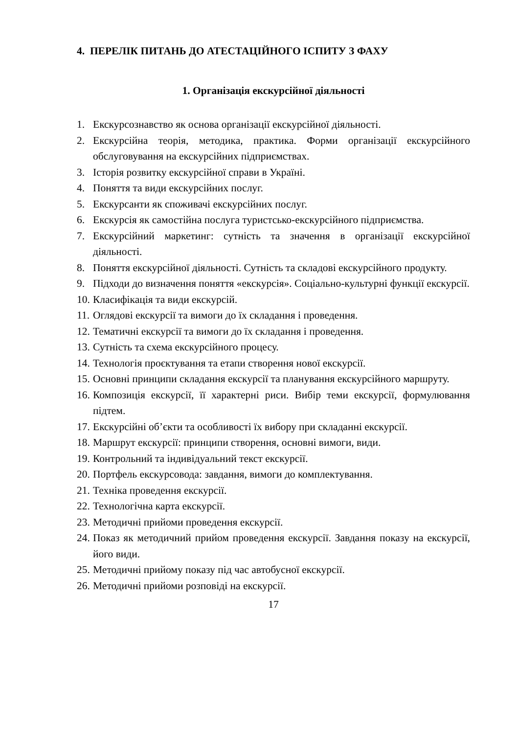4. ПЕРЕЛІК ПИТАНЬ ДО АТЕСТАЦІЙНОГО ІСПИТУ З ФАХУ
1. Організація екскурсійної діяльності
1. Екскурсознавство як основа організації екскурсійної діяльності.
2. Екскурсійна теорія, методика, практика. Форми організації екскурсійного обслуговування на екскурсійних підприємствах.
3. Історія розвитку екскурсійної справи в Україні.
4. Поняття та види екскурсійних послуг.
5. Екскурсанти як споживачі екскурсійних послуг.
6. Екскурсія як самостійна послуга туристсько-екскурсійного підприємства.
7. Екскурсійний маркетинг: сутність та значення в організації екскурсійної діяльності.
8. Поняття екскурсійної діяльності. Сутність та складові екскурсійного продукту.
9. Підходи до визначення поняття «екскурсія». Соціально-культурні функції екскурсії.
10. Класифікація та види екскурсій.
11. Оглядові екскурсії та вимоги до їх складання і проведення.
12. Тематичні екскурсії та вимоги до їх складання і проведення.
13. Сутність та схема екскурсійного процесу.
14. Технологія проєктування та етапи створення нової екскурсії.
15. Основні принципи складання екскурсії та планування екскурсійного маршруту.
16. Композиція екскурсії, її характерні риси. Вибір теми екскурсії, формулювання підтем.
17. Екскурсійні об’єкти та особливості їх вибору при складанні екскурсії.
18. Маршрут екскурсії: принципи створення, основні вимоги, види.
19. Контрольний та індивідуальний текст екскурсії.
20. Портфель екскурсовода: завдання, вимоги до комплектування.
21. Техніка проведення екскурсії.
22. Технологічна карта екскурсії.
23. Методичні прийоми проведення екскурсії.
24. Показ як методичний прийом проведення екскурсії. Завдання показу на екскурсії, його види.
25. Методичні прийому показу під час автобусної екскурсії.
26. Методичні прийоми розповіді на екскурсії.
17